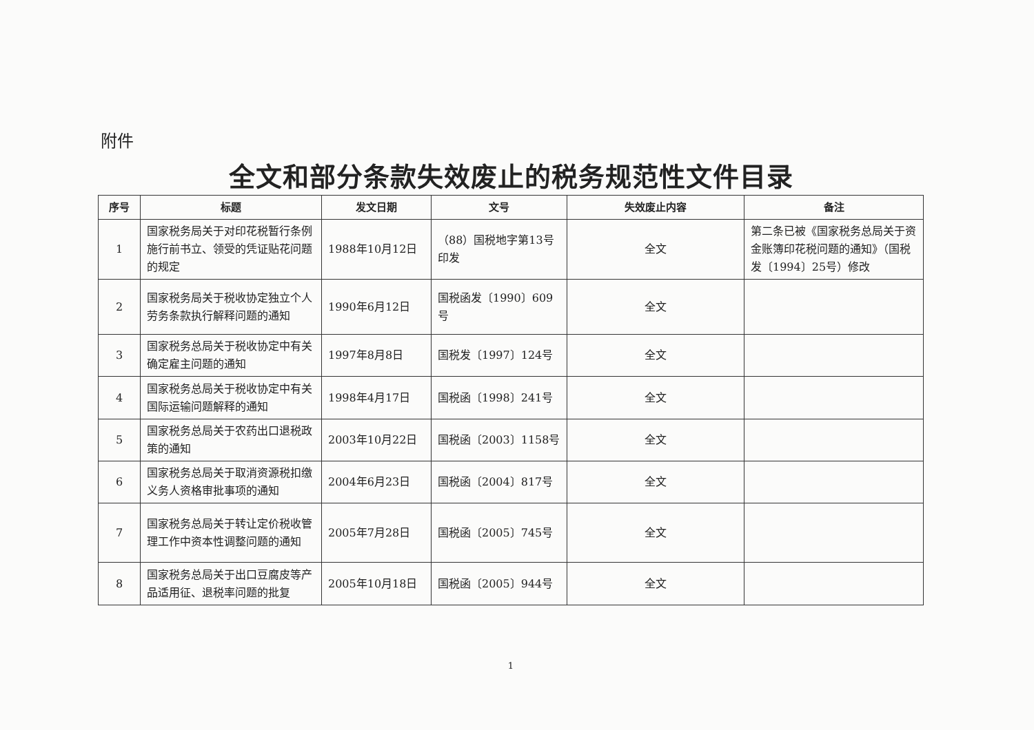附件
全文和部分条款失效废止的税务规范性文件目录
| 序号 | 标题 | 发文日期 | 文号 | 失效废止内容 | 备注 |
| --- | --- | --- | --- | --- | --- |
| 1 | 国家税务局关于对印花税暂行条例施行前书立、领受的凭证贴花问题的规定 | 1988年10月12日 | （88）国税地字第13号印发 | 全文 | 第二条已被《国家税务总局关于资金账簿印花税问题的通知》（国税发〔1994〕25号）修改 |
| 2 | 国家税务局关于税收协定独立个人劳务条款执行解释问题的通知 | 1990年6月12日 | 国税函发〔1990〕609号 | 全文 | |
| 3 | 国家税务总局关于税收协定中有关确定雇主问题的通知 | 1997年8月8日 | 国税发〔1997〕124号 | 全文 | |
| 4 | 国家税务总局关于税收协定中有关国际运输问题解释的通知 | 1998年4月17日 | 国税函〔1998〕241号 | 全文 | |
| 5 | 国家税务总局关于农药出口退税政策的通知 | 2003年10月22日 | 国税函〔2003〕1158号 | 全文 | |
| 6 | 国家税务总局关于取消资源税扣缴义务人资格审批事项的通知 | 2004年6月23日 | 国税函〔2004〕817号 | 全文 | |
| 7 | 国家税务总局关于转让定价税收管理工作中资本性调整问题的通知 | 2005年7月28日 | 国税函〔2005〕745号 | 全文 | |
| 8 | 国家税务总局关于出口豆腐皮等产品适用征、退税率问题的批复 | 2005年10月18日 | 国税函〔2005〕944号 | 全文 | |
1